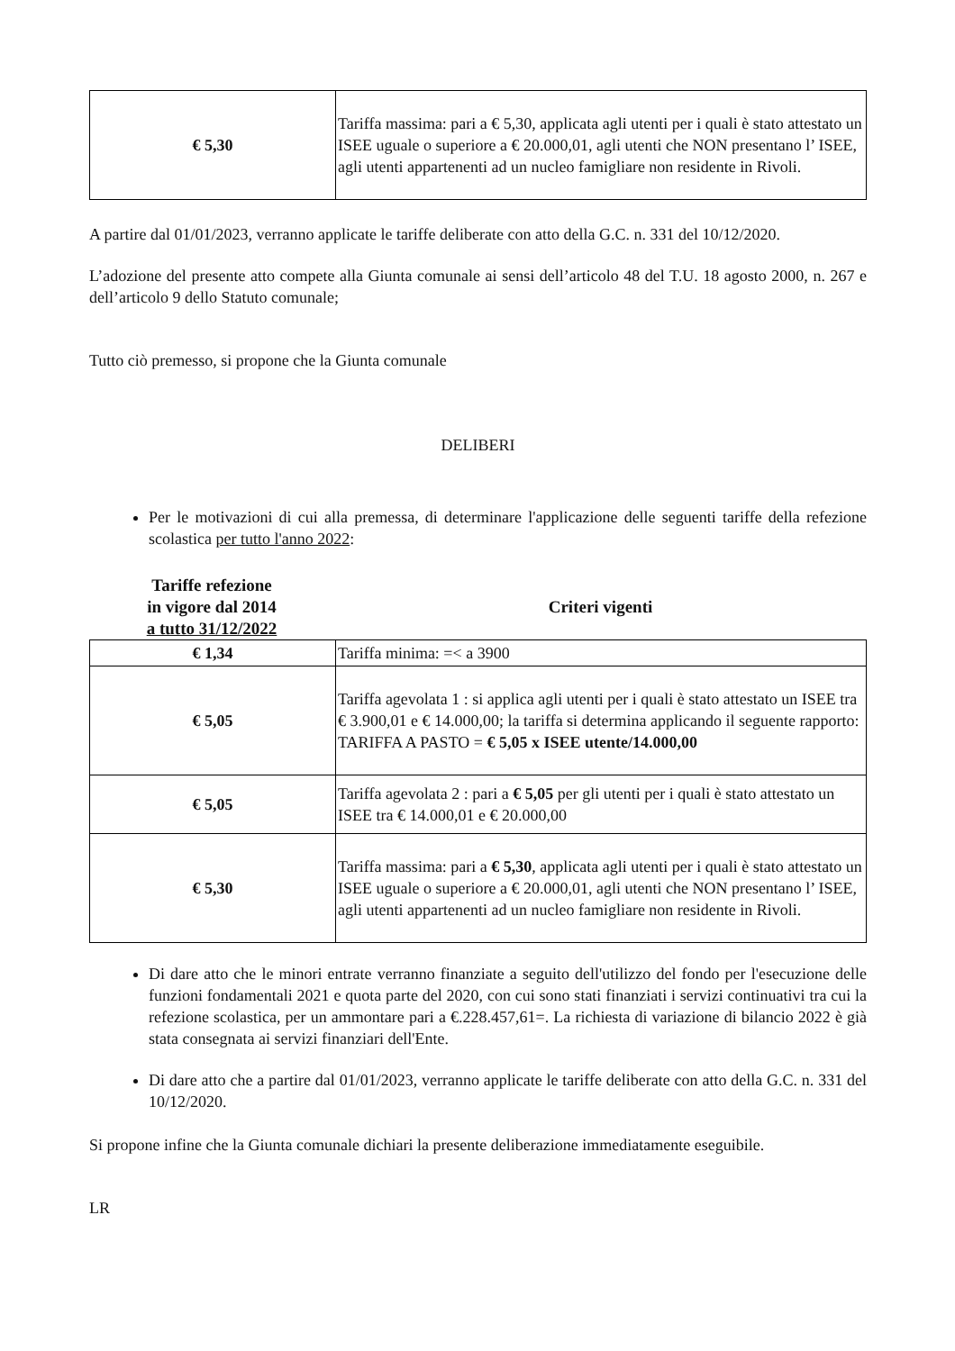| € 5,30 | Tariffa massima: pari a € 5,30, applicata agli utenti per i quali è stato attestato un ISEE uguale o superiore a € 20.000,01, agli utenti che NON presentano l’ ISEE, agli utenti appartenenti ad un nucleo famigliare non residente in Rivoli. |
A partire dal 01/01/2023, verranno applicate le tariffe deliberate con atto della G.C. n. 331 del 10/12/2020.
L’adozione del presente atto compete alla Giunta comunale ai sensi dell’articolo 48 del T.U. 18 agosto 2000, n. 267 e dell’articolo 9 dello Statuto comunale;
Tutto ciò premesso, si propone che la Giunta comunale
DELIBERI
Per le motivazioni di cui alla premessa, di determinare l'applicazione delle seguenti tariffe della refezione scolastica per tutto l'anno 2022:
Tariffe refezione
in vigore dal 2014
a tutto 31/12/2022
Criteri vigenti
| € 1,34 | Tariffa minima: =< a 3900 |
| € 5,05 | Tariffa agevolata 1 : si applica agli utenti per i quali è stato attestato un ISEE tra € 3.900,01 e € 14.000,00; la tariffa si determina applicando il seguente rapporto: TARIFFA A PASTO = € 5,05 x ISEE utente/14.000,00 |
| € 5,05 | Tariffa agevolata 2 : pari a € 5,05 per gli utenti per i quali è stato attestato un ISEE tra € 14.000,01 e € 20.000,00 |
| € 5,30 | Tariffa massima: pari a € 5,30 , applicata agli utenti per i quali è stato attestato un ISEE uguale o superiore a € 20.000,01, agli utenti che NON presentano l’ ISEE, agli utenti appartenenti ad un nucleo famigliare non residente in Rivoli. |
Di dare atto che le minori entrate verranno finanziate a seguito dell'utilizzo del fondo per l'esecuzione delle funzioni fondamentali 2021 e quota parte del 2020, con cui sono stati finanziati i servizi continuativi tra cui la refezione scolastica, per un ammontare pari a €.228.457,61=. La richiesta di variazione di bilancio 2022 è già stata consegnata ai servizi finanziari dell'Ente.
Di dare atto che a partire dal 01/01/2023, verranno applicate le tariffe deliberate con atto della G.C. n. 331 del 10/12/2020.
Si propone infine che la Giunta comunale dichiari la presente deliberazione immediatamente eseguibile.
LR